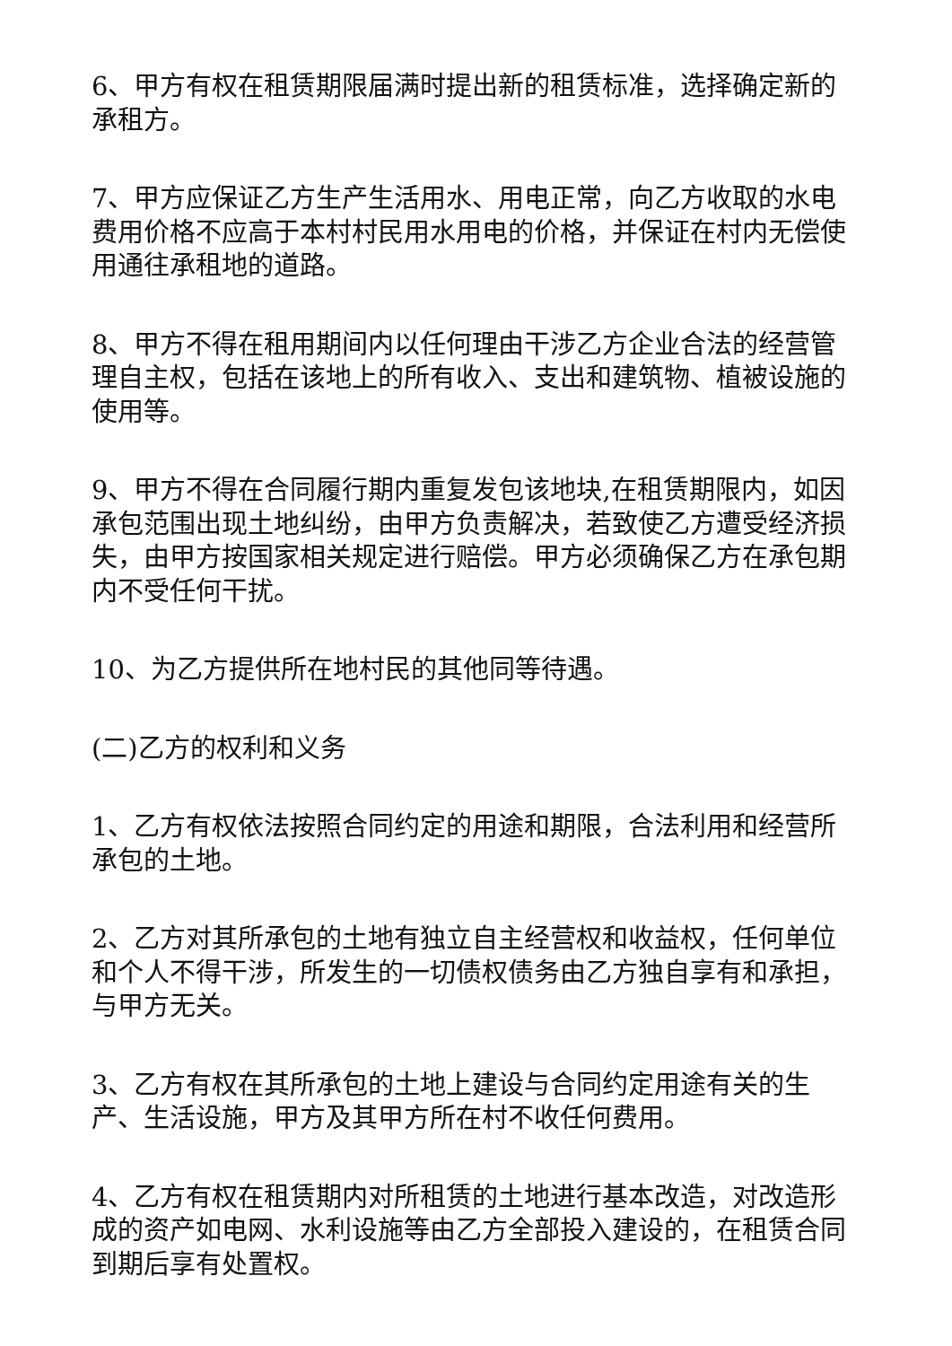6、甲方有权在租赁期限届满时提出新的租赁标准，选择确定新的承租方。
7、甲方应保证乙方生产生活用水、用电正常，向乙方收取的水电费用价格不应高于本村村民用水用电的价格，并保证在村内无偿使用通往承租地的道路。
8、甲方不得在租用期间内以任何理由干涉乙方企业合法的经营管理自主权，包括在该地上的所有收入、支出和建筑物、植被设施的使用等。
9、甲方不得在合同履行期内重复发包该地块,在租赁期限内，如因承包范围出现土地纠纷，由甲方负责解决，若致使乙方遭受经济损失，由甲方按国家相关规定进行赔偿。甲方必须确保乙方在承包期内不受任何干扰。
10、为乙方提供所在地村民的其他同等待遇。
(二)乙方的权利和义务
1、乙方有权依法按照合同约定的用途和期限，合法利用和经营所承包的土地。
2、乙方对其所承包的土地有独立自主经营权和收益权，任何单位和个人不得干涉，所发生的一切债权债务由乙方独自享有和承担，与甲方无关。
3、乙方有权在其所承包的土地上建设与合同约定用途有关的生产、生活设施，甲方及其甲方所在村不收任何费用。
4、乙方有权在租赁期内对所租赁的土地进行基本改造，对改造形成的资产如电网、水利设施等由乙方全部投入建设的，在租赁合同到期后享有处置权。